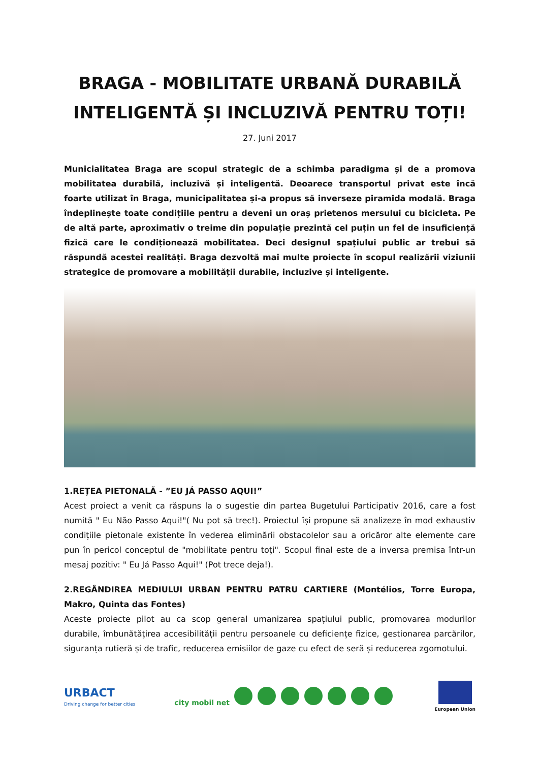BRAGA - MOBILITATE URBANĂ DURABILĂ INTELIGENTĂ ȘI INCLUZIVĂ PENTRU TOȚI!
27. Juni 2017
Municialitatea Braga are scopul strategic de a schimba paradigma și de a promova mobilitatea durabilă, incluzivă și inteligentă. Deoarece transportul privat este încă foarte utilizat în Braga, municipalitatea și-a propus să inverseze piramida modală. Braga îndeplinește toate condițiile pentru a deveni un oraș prietenos mersului cu bicicleta. Pe de altă parte, aproximativ o treime din populație prezintă cel puțin un fel de insuficiență fizică care le condiționează mobilitatea. Deci designul spațiului public ar trebui să răspundă acestei realități. Braga dezvoltă mai multe proiecte în scopul realizării viziunii strategice de promovare a mobilității durabile, incluzive și inteligente.
1.REȚEA PIETONALĂ - ”EU JÁ PASSO AQUI!”
Acest proiect a venit ca răspuns la o sugestie din partea Bugetului Participativ 2016, care a fost numită " Eu Não Passo Aqui!"( Nu pot să trec!). Proiectul își propune să analizeze în mod exhaustiv condițiile pietonale existente în vederea eliminării obstacolelor sau a oricăror alte elemente care pun în pericol conceptul de "mobilitate pentru toți". Scopul final este de a inversa premisa într-un mesaj pozitiv: " Eu Já Passo Aqui!" (Pot trece deja!).
2.REGÂNDIREA MEDIULUI URBAN PENTRU PATRU CARTIERE (Montélios, Torre Europa, Makro, Quinta das Fontes)
Aceste proiecte pilot au ca scop general umanizarea spațiului public, promovarea modurilor durabile, îmbunătățirea accesibilității pentru persoanele cu deficiențe fizice, gestionarea parcărilor, siguranța rutieră și de trafic, reducerea emisiilor de gaze cu efect de seră și reducerea zgomotului.
URBACT
Driving change for better cities
city mobil net
European Union